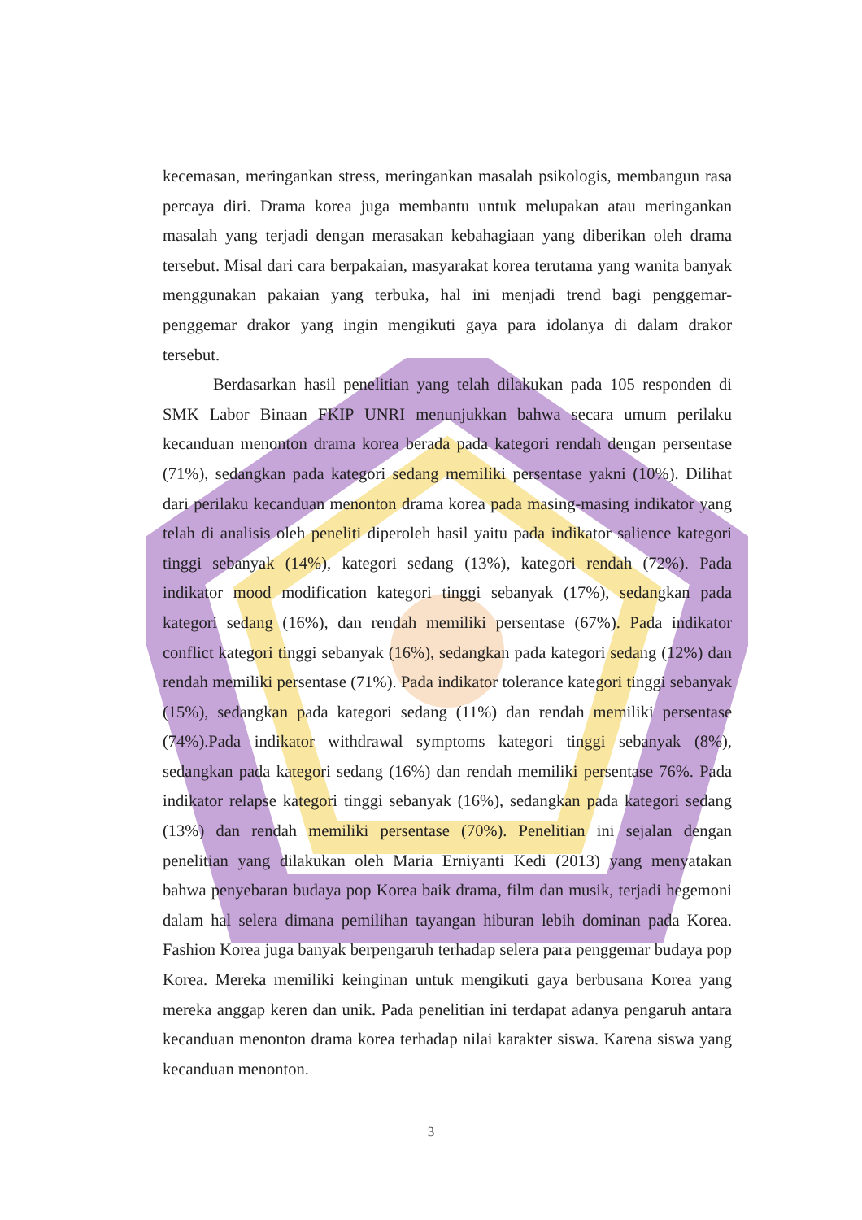kecemasan, meringankan stress, meringankan masalah psikologis, membangun rasa percaya diri. Drama korea juga membantu untuk melupakan atau meringankan masalah yang terjadi dengan merasakan kebahagiaan yang diberikan oleh drama tersebut. Misal dari cara berpakaian, masyarakat korea terutama yang wanita banyak menggunakan pakaian yang terbuka, hal ini menjadi trend bagi penggemar-penggemar drakor yang ingin mengikuti gaya para idolanya di dalam drakor tersebut.
Berdasarkan hasil penelitian yang telah dilakukan pada 105 responden di SMK Labor Binaan FKIP UNRI menunjukkan bahwa secara umum perilaku kecanduan menonton drama korea berada pada kategori rendah dengan persentase (71%), sedangkan pada kategori sedang memiliki persentase yakni (10%). Dilihat dari perilaku kecanduan menonton drama korea pada masing-masing indikator yang telah di analisis oleh peneliti diperoleh hasil yaitu pada indikator salience kategori tinggi sebanyak (14%), kategori sedang (13%), kategori rendah (72%). Pada indikator mood modification kategori tinggi sebanyak (17%), sedangkan pada kategori sedang (16%), dan rendah memiliki persentase (67%). Pada indikator conflict kategori tinggi sebanyak (16%), sedangkan pada kategori sedang (12%) dan rendah memiliki persentase (71%). Pada indikator tolerance kategori tinggi sebanyak (15%), sedangkan pada kategori sedang (11%) dan rendah memiliki persentase (74%).Pada indikator withdrawal symptoms kategori tinggi sebanyak (8%), sedangkan pada kategori sedang (16%) dan rendah memiliki persentase 76%. Pada indikator relapse kategori tinggi sebanyak (16%), sedangkan pada kategori sedang (13%) dan rendah memiliki persentase (70%). Penelitian ini sejalan dengan penelitian yang dilakukan oleh Maria Erniyanti Kedi (2013) yang menyatakan bahwa penyebaran budaya pop Korea baik drama, film dan musik, terjadi hegemoni dalam hal selera dimana pemilihan tayangan hiburan lebih dominan pada Korea. Fashion Korea juga banyak berpengaruh terhadap selera para penggemar budaya pop Korea. Mereka memiliki keinginan untuk mengikuti gaya berbusana Korea yang mereka anggap keren dan unik. Pada penelitian ini terdapat adanya pengaruh antara kecanduan menonton drama korea terhadap nilai karakter siswa. Karena siswa yang kecanduan menonton.
3